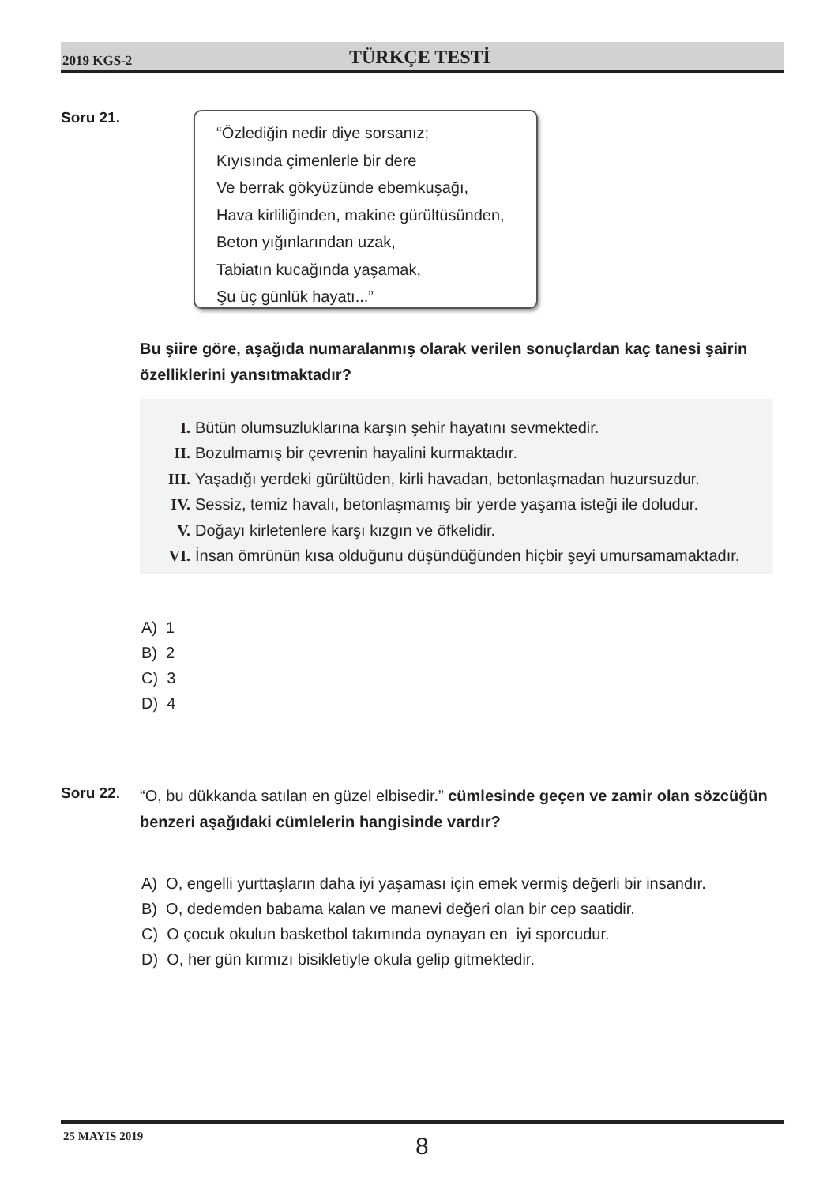2019 KGS-2 TÜRKÇE TESTİ
Soru 21.
“Özlediğin nedir diye sorsanız;
Kıyısında çimenlerle bir dere
Ve berrak gökyüzünde ebemkuşağı,
Hava kirliliğinden, makine gürültüsünden,
Beton yığınlarından uzak,
Tabiatın kucağında yaşamak,
Şu üç günlük hayatı...”
Bu şiire göre, aşağıda numaralanmış olarak verilen sonuçlardan kaç tanesi şairin özelliklerini yansıtmaktadır?
I. Bütün olumsuzluklarına karşın şehir hayatını sevmektedir.
II. Bozulmamış bir çevrenin hayalini kurmaktadır.
III. Yaşadığı yerdeki gürültüden, kirli havadan, betonlaşmadan huzursuzdur.
IV. Sessiz, temiz havalı, betonlaşmamış bir yerde yaşama isteği ile doludur.
V. Doğayı kirletenlere karşı kızgın ve öfkelidir.
VI. İnsan ömrünün kısa olduğunu düşündüğünden hiçbir şeyi umursamamaktadır.
A) 1
B) 2
C) 3
D) 4
Soru 22.
“O, bu dükkanda satılan en güzel elbisedir.” cümlesinde geçen ve zamir olan sözcüğün benzeri aşağıdaki cümlelerin hangisinde vardır?
A) O, engelli yurttaşların daha iyi yaşaması için emek vermiş değerli bir insandır.
B) O, dedemden babama kalan ve manevi değeri olan bir cep saatidir.
C) O çocuk okulun basketbol takımında oynayan en iyi sporcudur.
D) O, her gün kırmızı bisikletiyle okula gelip gitmektedir.
25 MAYIS 2019 8